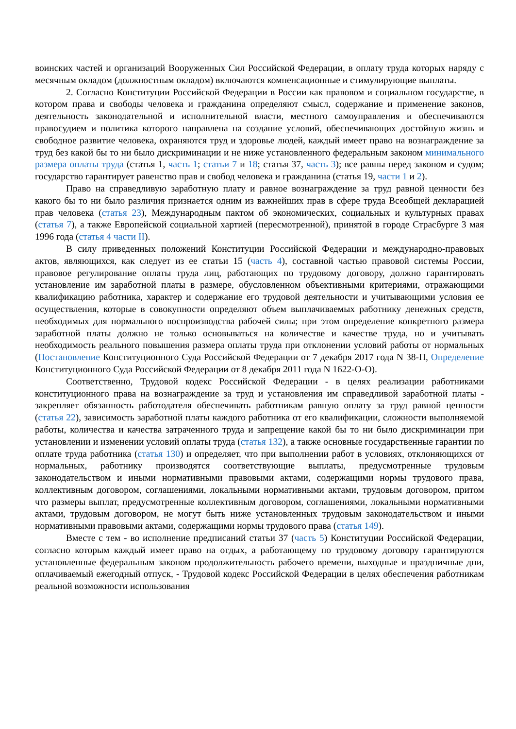воинских частей и организаций Вооруженных Сил Российской Федерации, в оплату труда которых наряду с месячным окладом (должностным окладом) включаются компенсационные и стимулирующие выплаты.
2. Согласно Конституции Российской Федерации в России как правовом и социальном государстве, в котором права и свободы человека и гражданина определяют смысл, содержание и применение законов, деятельность законодательной и исполнительной власти, местного самоуправления и обеспечиваются правосудием и политика которого направлена на создание условий, обеспечивающих достойную жизнь и свободное развитие человека, охраняются труд и здоровье людей, каждый имеет право на вознаграждение за труд без какой бы то ни было дискриминации и не ниже установленного федеральным законом минимального размера оплаты труда (статья 1, часть 1; статьи 7 и 18; статья 37, часть 3); все равны перед законом и судом; государство гарантирует равенство прав и свобод человека и гражданина (статья 19, части 1 и 2).
Право на справедливую заработную плату и равное вознаграждение за труд равной ценности без какого бы то ни было различия признается одним из важнейших прав в сфере труда Всеобщей декларацией прав человека (статья 23), Международным пактом об экономических, социальных и культурных правах (статья 7), а также Европейской социальной хартией (пересмотренной), принятой в городе Страсбурге 3 мая 1996 года (статья 4 части II).
В силу приведенных положений Конституции Российской Федерации и международно-правовых актов, являющихся, как следует из ее статьи 15 (часть 4), составной частью правовой системы России, правовое регулирование оплаты труда лиц, работающих по трудовому договору, должно гарантировать установление им заработной платы в размере, обусловленном объективными критериями, отражающими квалификацию работника, характер и содержание его трудовой деятельности и учитывающими условия ее осуществления, которые в совокупности определяют объем выплачиваемых работнику денежных средств, необходимых для нормального воспроизводства рабочей силы; при этом определение конкретного размера заработной платы должно не только основываться на количестве и качестве труда, но и учитывать необходимость реального повышения размера оплаты труда при отклонении условий работы от нормальных (Постановление Конституционного Суда Российской Федерации от 7 декабря 2017 года N 38-П, Определение Конституционного Суда Российской Федерации от 8 декабря 2011 года N 1622-О-О).
Соответственно, Трудовой кодекс Российской Федерации - в целях реализации работниками конституционного права на вознаграждение за труд и установления им справедливой заработной платы - закрепляет обязанность работодателя обеспечивать работникам равную оплату за труд равной ценности (статья 22), зависимость заработной платы каждого работника от его квалификации, сложности выполняемой работы, количества и качества затраченного труда и запрещение какой бы то ни было дискриминации при установлении и изменении условий оплаты труда (статья 132), а также основные государственные гарантии по оплате труда работника (статья 130) и определяет, что при выполнении работ в условиях, отклоняющихся от нормальных, работнику производятся соответствующие выплаты, предусмотренные трудовым законодательством и иными нормативными правовыми актами, содержащими нормы трудового права, коллективным договором, соглашениями, локальными нормативными актами, трудовым договором, притом что размеры выплат, предусмотренные коллективным договором, соглашениями, локальными нормативными актами, трудовым договором, не могут быть ниже установленных трудовым законодательством и иными нормативными правовыми актами, содержащими нормы трудового права (статья 149).
Вместе с тем - во исполнение предписаний статьи 37 (часть 5) Конституции Российской Федерации, согласно которым каждый имеет право на отдых, а работающему по трудовому договору гарантируются установленные федеральным законом продолжительность рабочего времени, выходные и праздничные дни, оплачиваемый ежегодный отпуск, - Трудовой кодекс Российской Федерации в целях обеспечения работникам реальной возможности использования